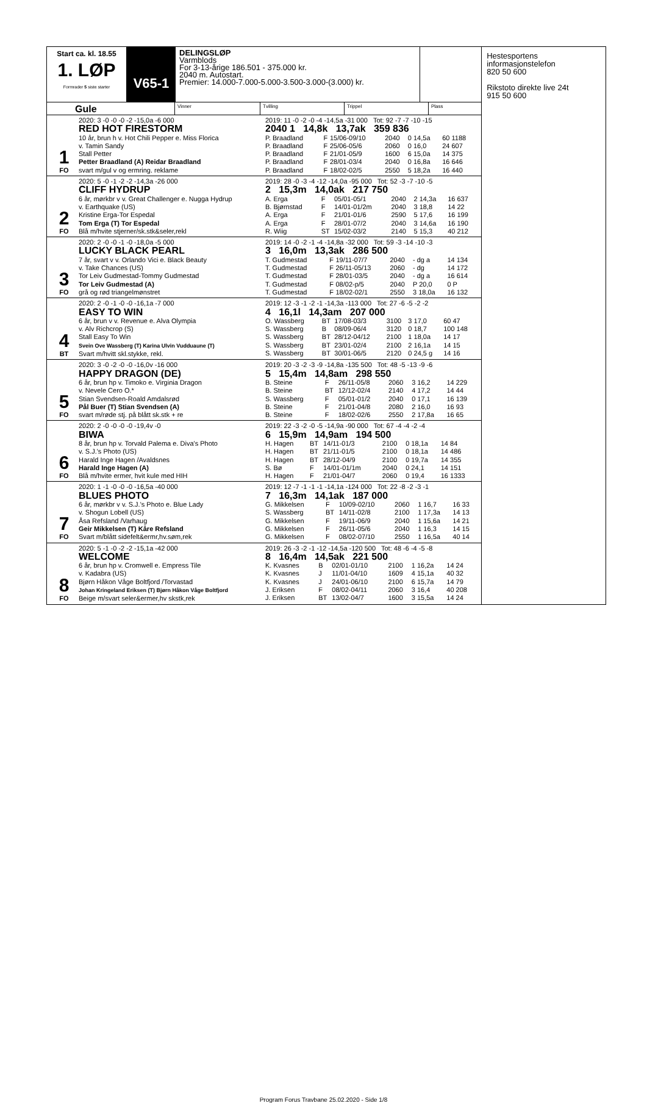Start ca. kl. 18.55
1. LØP
Formrader 5 siste starter
V65-1
DELINGSLØP
Varmblods
For 3-13-årige 186.501 - 375.000 kr.
2040 m. Autostart.
Premier: 14.000-7.000-5.000-3.500-3.000-(3.000) kr.
Gule
Vinner Tvilling Trippel Plass
1
FO
2020: 3 -0 -0 -0 -2 -15,0a -6 000
RED HOT FIRESTORM
10 år, brun h v. Hot Chili Pepper e. Miss Florica
v. Tamin Sandy
Stall Petter
Petter Braadland (A) Reidar Braadland
svart m/gul v og ermring. reklame
2019: 11 -0 -2 -0 -4 -14,5a -31 000 Tot: 92 -7 -7 -10 -15
2040 1 14,8k 13,7ak 359 836
| P. Braadland | F | 15/06-09/10 | 2040 | 0 14,5a | 60 1188 |
| P. Braadland | F | 25/06-05/6 | 2060 | 0 16,0 | 24 607 |
| P. Braadland | F | 21/01-05/9 | 1600 | 6 15,0a | 14 375 |
| P. Braadland | F | 28/01-03/4 | 2040 | 0 16,8a | 16 646 |
| P. Braadland | F | 18/02-02/5 | 2550 | 5 18,2a | 16 440 |
2
FO
2020: 5 -0 -1 -2 -2 -14,3a -26 000
CLIFF HYDRUP
6 år, mørkbr v v. Great Challenger e. Nugga Hydrup
v. Earthquake (US)
Kristine Erga-Tor Espedal
Tom Erga (T) Tor Espedal
Blå m/hvite stjerner/sk.stk&seler,rekl
2019: 28 -0 -3 -4 -12 -14,0a -95 000 Tot: 52 -3 -7 -10 -5
2 15,3m 14,0ak 217 750
| A. Erga | F | 05/01-05/1 | 2040 | 2 14,3a | 16 637 |
| B. Bjørnstad | F | 14/01-01/2m | 2040 | 3 18,8 | 14 22 |
| A. Erga | F | 21/01-01/6 | 2590 | 5 17,6 | 16 199 |
| A. Erga | F | 28/01-07/2 | 2040 | 3 14,6a | 16 190 |
| R. Wiig | ST | 15/02-03/2 | 2140 | 5 15,3 | 40 212 |
3
FO
2020: 2 -0 -0 -1 -0 -18,0a -5 000
LUCKY BLACK PEARL
7 år, svart v v. Orlando Vici e. Black Beauty
v. Take Chances (US)
Tor Leiv Gudmestad-Tommy Gudmestad
Tor Leiv Gudmestad (A)
grå og rød triangelmønstret
2019: 14 -0 -2 -1 -4 -14,8a -32 000 Tot: 59 -3 -14 -10 -3
3 16,0m 13,3ak 286 500
| T. Gudmestad | F | 19/11-07/7 | 2040 | - dg a | 14 134 |
| T. Gudmestad | F | 26/11-05/13 | 2060 | - dg | 14 172 |
| T. Gudmestad | F | 28/01-03/5 | 2040 | - dg a | 16 614 |
| T. Gudmestad | F | 08/02-p/5 | 2040 | P 20,0 | 0 P |
| T. Gudmestad | F | 18/02-02/1 | 2550 | 3 18,0a | 16 132 |
4
BT
2020: 2 -0 -1 -0 -0 -16,1a -7 000
EASY TO WIN
6 år, brun v v. Revenue e. Alva Olympia
v. Alv Richcrop (S)
Stall Easy To Win
Svein Ove Wassberg (T) Karina Ulvin Vudduaune (T)
Svart m/hvitt skl.stykke, rekl.
2019: 12 -3 -1 -2 -1 -14,3a -113 000 Tot: 27 -6 -5 -2 -2
4 16,1l 14,3am 207 000
| O. Wassberg | BT | 17/08-03/3 | 3100 | 3 17,0 | 60 47 |
| S. Wassberg | B | 08/09-06/4 | 3120 | 0 18,7 | 100 148 |
| S. Wassberg | BT | 28/12-04/12 | 2100 | 1 18,0a | 14 17 |
| S. Wassberg | BT | 23/01-02/4 | 2100 | 2 16,1a | 14 15 |
| S. Wassberg | BT | 30/01-06/5 | 2120 | 0 24,5 g | 14 16 |
5
FO
2020: 3 -0 -2 -0 -0 -16,0v -16 000
HAPPY DRAGON (DE)
6 år, brun hp v. Timoko e. Virginia Dragon
v. Nevele Cero O.*
Stian Svendsen-Roald Amdalsrød
Pål Buer (T) Stian Svendsen (A)
svart m/røde stj. på blått sk.stk + re
2019: 20 -3 -2 -3 -9 -14,8a -135 500 Tot: 48 -5 -13 -9 -6
5 15,4m 14,8am 298 550
| B. Steine | F | 26/11-05/8 | 2060 | 3 16,2 | 14 229 |
| B. Steine | BT | 12/12-02/4 | 2140 | 4 17,2 | 14 44 |
| S. Wassberg | F | 05/01-01/2 | 2040 | 0 17,1 | 16 139 |
| B. Steine | F | 21/01-04/8 | 2080 | 2 16,0 | 16 93 |
| B. Steine | F | 18/02-02/6 | 2550 | 2 17,8a | 16 65 |
6
FO
2020: 2 -0 -0 -0 -0 -19,4v -0
BIWA
8 år, brun hp v. Torvald Palema e. Diva's Photo
v. S.J.'s Photo (US)
Harald Inge Hagen /Avaldsnes
Harald Inge Hagen (A)
Blå m/hvite ermer, hvit kule med HIH
2019: 22 -3 -2 -0 -5 -14,9a -90 000 Tot: 67 -4 -4 -2 -4
6 15,9m 14,9am 194 500
| H. Hagen | BT | 14/11-01/3 | 2100 | 0 18,1a | 14 84 |
| H. Hagen | BT | 21/11-01/5 | 2100 | 0 18,1a | 14 486 |
| H. Hagen | BT | 28/12-04/9 | 2100 | 0 19,7a | 14 355 |
| S. Bø | F | 14/01-01/1m | 2040 | 0 24,1 | 14 151 |
| H. Hagen | F | 21/01-04/7 | 2060 | 0 19,4 | 16 1333 |
7
FO
2020: 1 -1 -0 -0 -0 -16,5a -40 000
BLUES PHOTO
6 år, mørkbr v v. S.J.'s Photo e. Blue Lady
v. Shogun Lobell (US)
Åsa Refsland /Varhaug
Geir Mikkelsen (T) Kåre Refsland
Svart m/blått sidefelt&ermr,hv.søm,rek
2019: 12 -7 -1 -1 -1 -14,1a -124 000 Tot: 22 -8 -2 -3 -1
7 16,3m 14,1ak 187 000
| G. Mikkelsen | F | 10/09-02/10 | 2060 | 1 16,7 | 16 33 |
| S. Wassberg | BT | 14/11-02/8 | 2100 | 1 17,3a | 14 13 |
| G. Mikkelsen | F | 19/11-06/9 | 2040 | 1 15,6a | 14 21 |
| G. Mikkelsen | F | 26/11-05/6 | 2040 | 1 16,3 | 14 15 |
| G. Mikkelsen | F | 08/02-07/10 | 2550 | 1 16,5a | 40 14 |
8
FO
2020: 5 -1 -0 -2 -2 -15,1a -42 000
WELCOME
6 år, brun hp v. Cromwell e. Empress Tile
v. Kadabra (US)
Bjørn Håkon Våge Boltfjord /Torvastad
Johan Kringeland Eriksen (T) Bjørn Håkon Våge Boltfjord
Beige m/svart seler&ermer,hv skstk,rek
2019: 26 -3 -2 -1 -12 -14,5a -120 500 Tot: 48 -6 -4 -5 -8
8 16,4m 14,5ak 221 500
| K. Kvasnes | B | 02/01-01/10 | 2100 | 1 16,2a | 14 24 |
| K. Kvasnes | J | 11/01-04/10 | 1609 | 4 15,1a | 40 32 |
| K. Kvasnes | J | 24/01-06/10 | 2100 | 6 15,7a | 14 79 |
| J. Eriksen | F | 08/02-04/11 | 2060 | 3 16,4 | 40 208 |
| J. Eriksen | BT | 13/02-04/7 | 1600 | 3 15,5a | 14 24 |
Hestesportens informasjonstelefon
820 50 600
Rikstoto direkte live 24t
915 50 600
Program Forus Travbane 25.02.2020 - Side 1/8